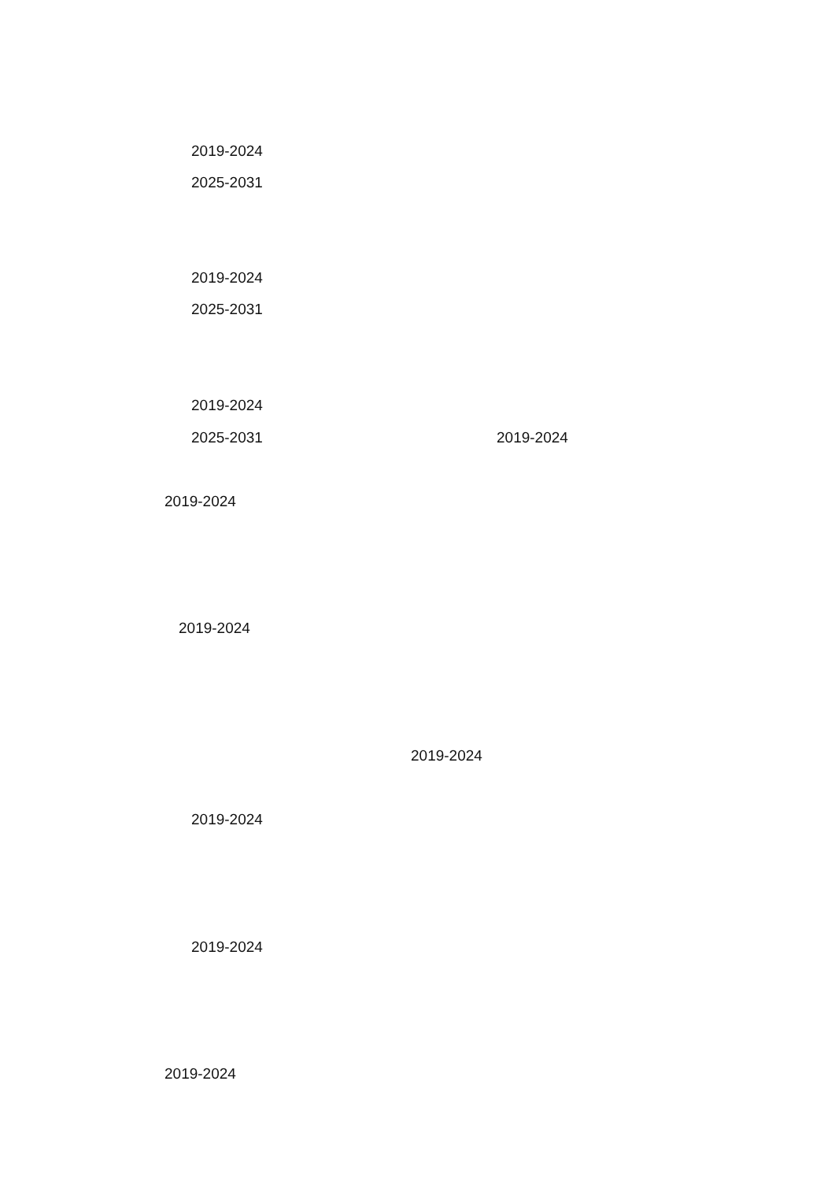2019-2024
2025-2031
2019-2024
2025-2031
2019-2024
2025-2031 2019-2024
2019-2024
2019-2024
2019-2024
2019-2024
2019-2024
2019-2024